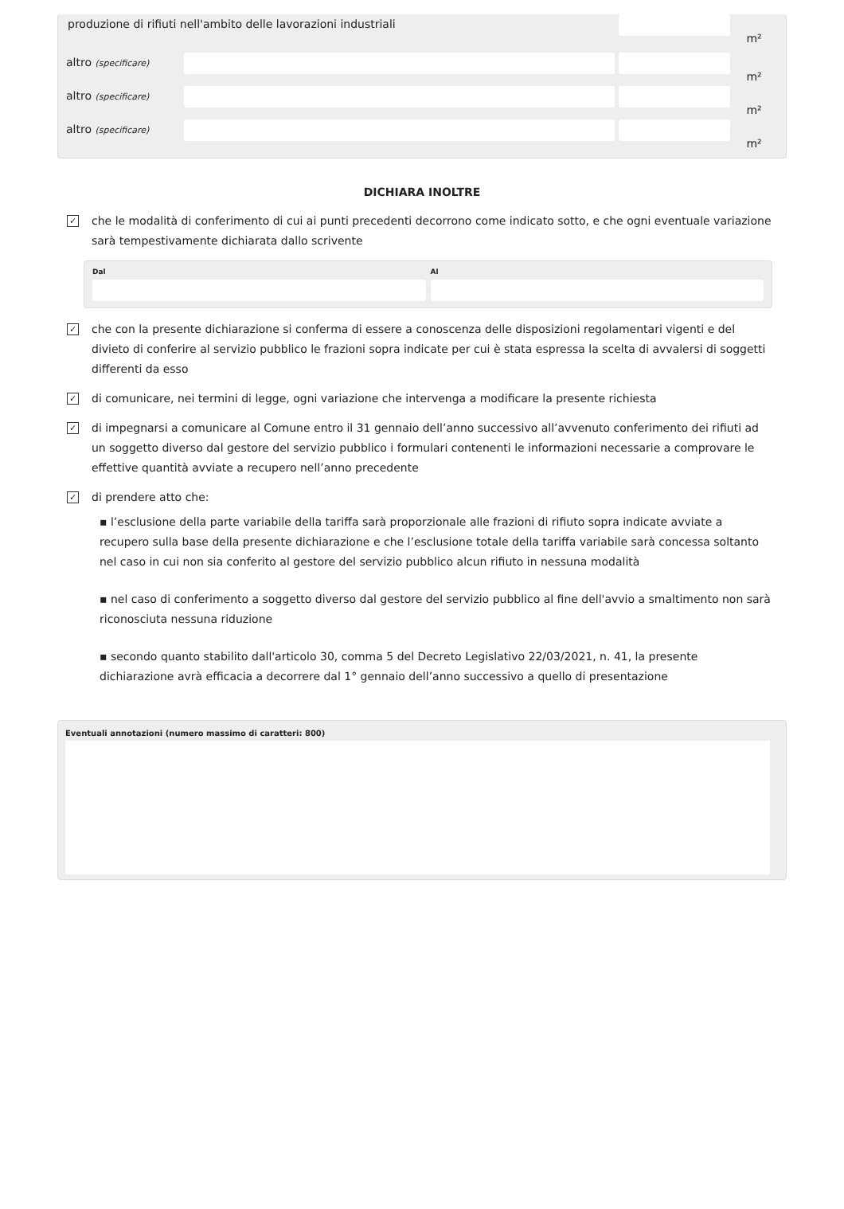produzione di rifiuti nell'ambito delle lavorazioni industriali
m²
altro (specificare)
m²
altro (specificare)
m²
altro (specificare)
m²
DICHIARA INOLTRE
✓
che le modalità di conferimento di cui ai punti precedenti decorrono come indicato sotto, e che ogni eventuale variazione sarà tempestivamente dichiarata dallo scrivente
Dal Al
✓
che con la presente dichiarazione si conferma di essere a conoscenza delle disposizioni regolamentari vigenti e del divieto di conferire al servizio pubblico le frazioni sopra indicate per cui è stata espressa la scelta di avvalersi di soggetti differenti da esso
✓
di comunicare, nei termini di legge, ogni variazione che intervenga a modificare la presente richiesta
✓
di impegnarsi a comunicare al Comune entro il 31 gennaio dell’anno successivo all’avvenuto conferimento dei rifiuti ad un soggetto diverso dal gestore del servizio pubblico i formulari contenenti le informazioni necessarie a comprovare le effettive quantità avviate a recupero nell’anno precedente
✓
di prendere atto che:
▪ l’esclusione della parte variabile della tariffa sarà proporzionale alle frazioni di rifiuto sopra indicate avviate a recupero sulla base della presente dichiarazione e che l’esclusione totale della tariffa variabile sarà concessa soltanto nel caso in cui non sia conferito al gestore del servizio pubblico alcun rifiuto in nessuna modalità
▪ nel caso di conferimento a soggetto diverso dal gestore del servizio pubblico al fine dell'avvio a smaltimento non sarà riconosciuta nessuna riduzione
▪ secondo quanto stabilito dall'articolo 30, comma 5 del Decreto Legislativo 22/03/2021, n. 41, la presente dichiarazione avrà efficacia a decorrere dal 1° gennaio dell’anno successivo a quello di presentazione
Eventuali annotazioni (numero massimo di caratteri: 800)